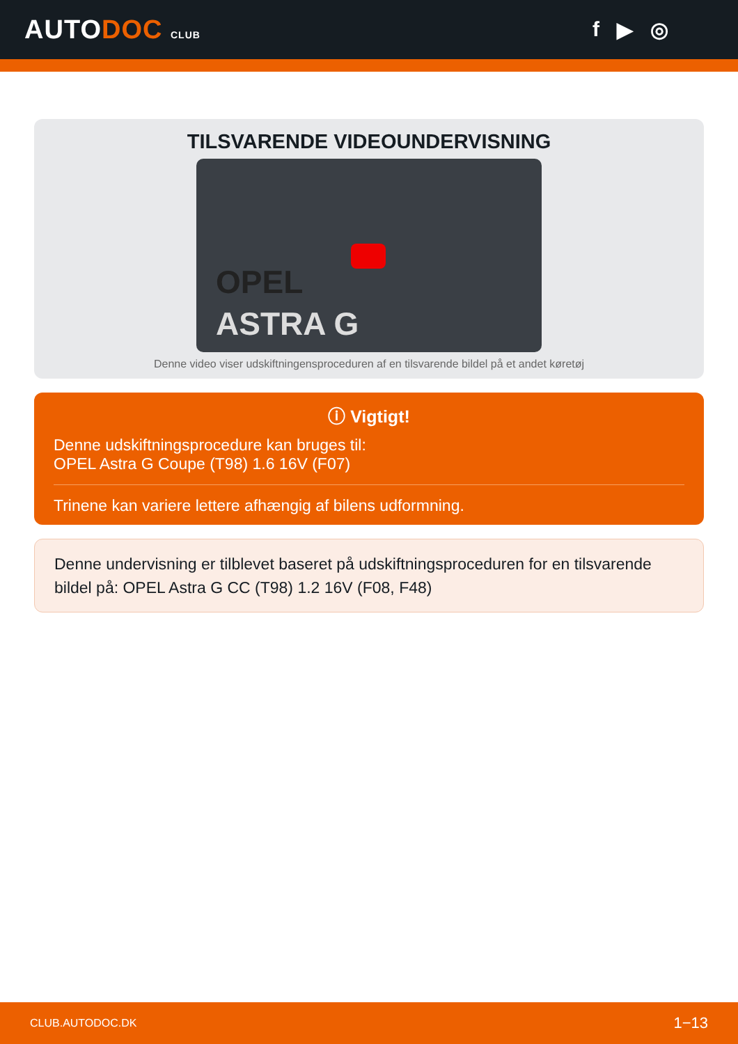AUTODOC CLUB
f ▶ ◎
TILSVARENDE VIDEOUNDERVISNING
OPEL
ASTRA G
Denne video viser udskiftningensproceduren af en tilsvarende bildel på et andet køretøj
ⓘ Vigtigt!
Denne udskiftningsprocedure kan bruges til:
OPEL Astra G Coupe (T98) 1.6 16V (F07)
Trinene kan variere lettere afhængig af bilens udformning.
Denne undervisning er tilblevet baseret på udskiftningsproceduren for en tilsvarende bildel på: OPEL Astra G CC (T98) 1.2 16V (F08, F48)
CLUB.AUTODOC.DK 1−13